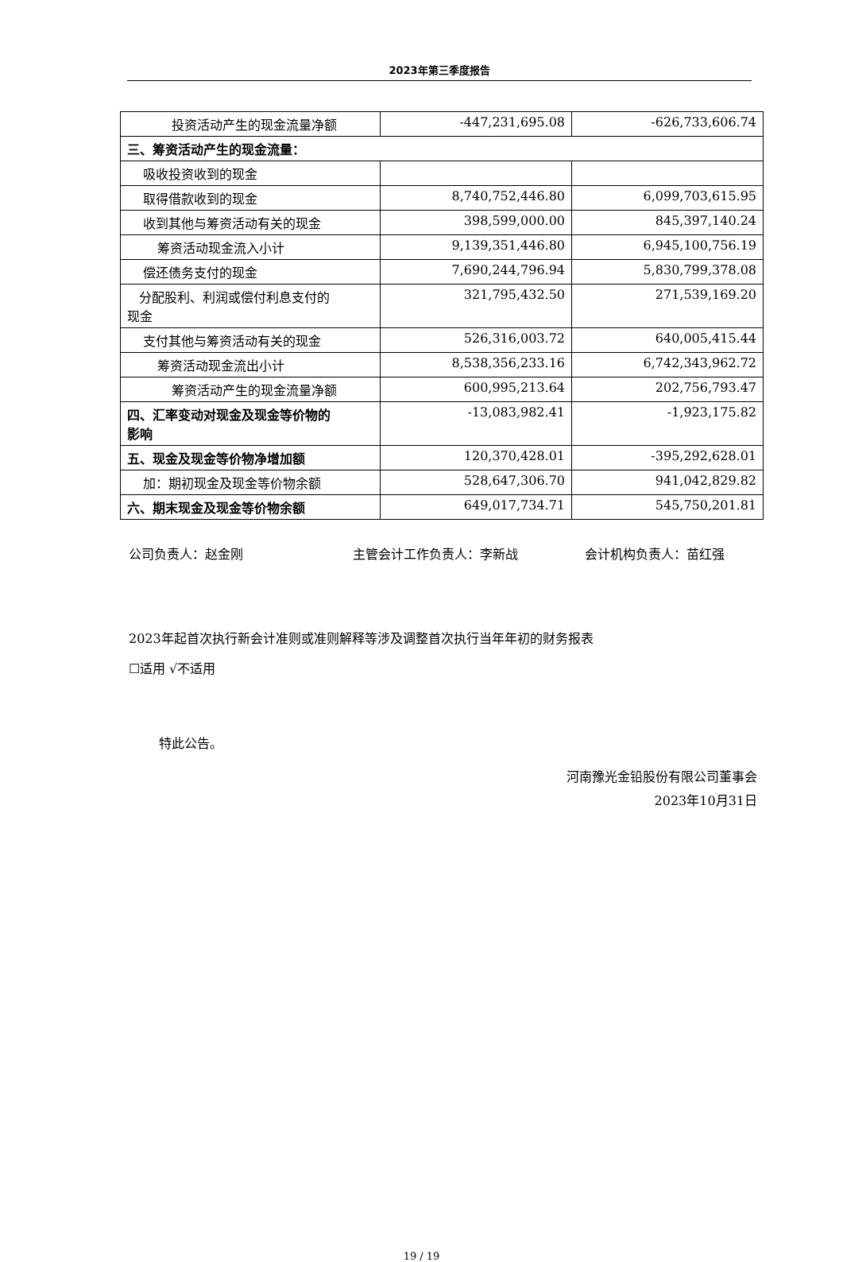2023年第三季度报告
| 投资活动产生的现金流量净额 | -447,231,695.08 | -626,733,606.74 |
| 三、筹资活动产生的现金流量： | | |
| 吸收投资收到的现金 | | |
| 取得借款收到的现金 | 8,740,752,446.80 | 6,099,703,615.95 |
| 收到其他与筹资活动有关的现金 | 398,599,000.00 | 845,397,140.24 |
| 筹资活动现金流入小计 | 9,139,351,446.80 | 6,945,100,756.19 |
| 偿还债务支付的现金 | 7,690,244,796.94 | 5,830,799,378.08 |
| 分配股利、利润或偿付利息支付的 现金 | 321,795,432.50 | 271,539,169.20 |
| 支付其他与筹资活动有关的现金 | 526,316,003.72 | 640,005,415.44 |
| 筹资活动现金流出小计 | 8,538,356,233.16 | 6,742,343,962.72 |
| 筹资活动产生的现金流量净额 | 600,995,213.64 | 202,756,793.47 |
| 四、汇率变动对现金及现金等价物的 影响 | -13,083,982.41 | -1,923,175.82 |
| 五、现金及现金等价物净增加额 | 120,370,428.01 | -395,292,628.01 |
| 加：期初现金及现金等价物余额 | 528,647,306.70 | 941,042,829.82 |
| 六、期末现金及现金等价物余额 | 649,017,734.71 | 545,750,201.81 |
公司负责人：赵金刚 主管会计工作负责人：李新战 会计机构负责人：苗红强
2023年起首次执行新会计准则或准则解释等涉及调整首次执行当年年初的财务报表
☐适用 √不适用
特此公告。
河南豫光金铅股份有限公司董事会
2023年10月31日
19 / 19